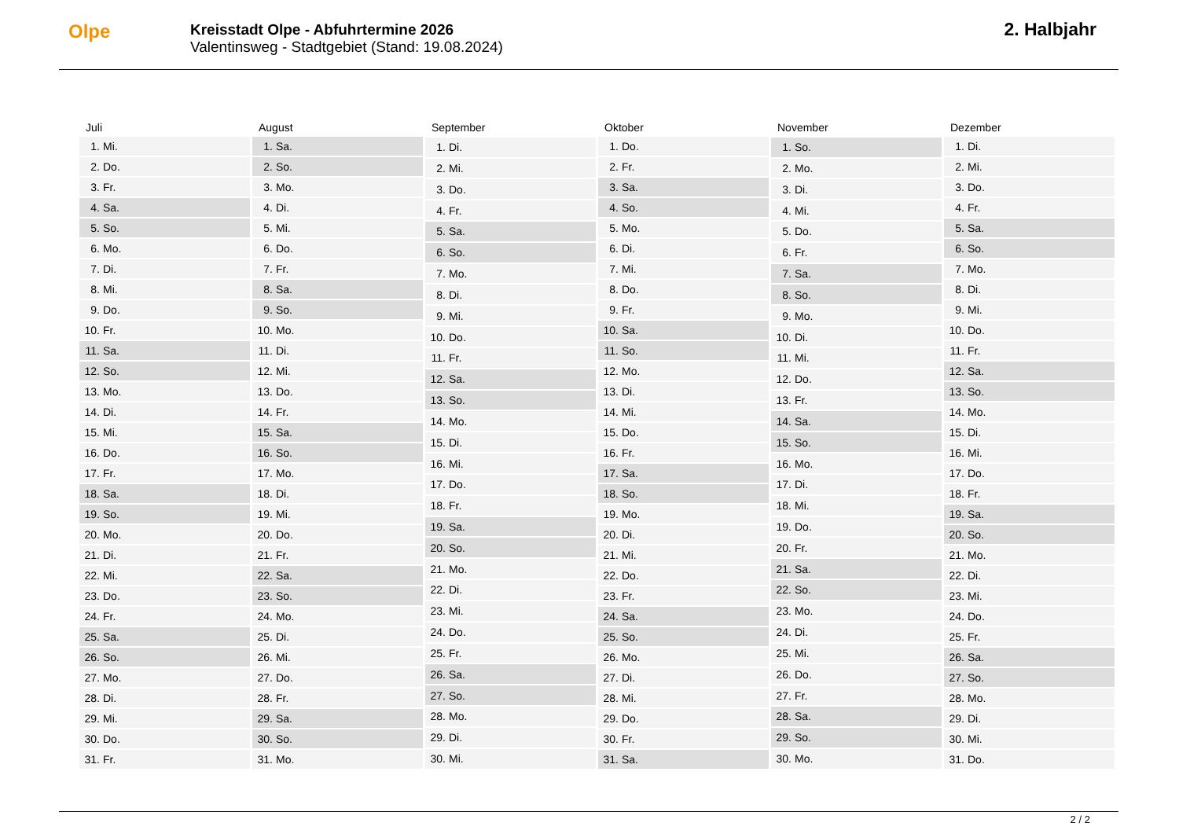Olpe
Kreisstadt Olpe - Abfuhrtermine 2026
Valentinsweg - Stadtgebiet (Stand: 19.08.2024)
2. Halbjahr
| Juli | |
| --- | --- |
| 1. | Mi. |
| 2. | Do. |
| 3. | Fr. |
| 4. | Sa. |
| 5. | So. |
| 6. | Mo. |
| 7. | Di. |
| 8. | Mi. |
| 9. | Do. |
| 10. | Fr. |
| 11. | Sa. |
| 12. | So. |
| 13. | Mo. |
| 14. | Di. |
| 15. | Mi. |
| 16. | Do. |
| 17. | Fr. |
| 18. | Sa. |
| 19. | So. |
| 20. | Mo. |
| 21. | Di. |
| 22. | Mi. |
| 23. | Do. |
| 24. | Fr. |
| 25. | Sa. |
| 26. | So. |
| 27. | Mo. |
| 28. | Di. |
| 29. | Mi. |
| 30. | Do. |
| 31. | Fr. |
| August | |
| --- | --- |
| 1. | Sa. |
| 2. | So. |
| 3. | Mo. |
| 4. | Di. |
| 5. | Mi. |
| 6. | Do. |
| 7. | Fr. |
| 8. | Sa. |
| 9. | So. |
| 10. | Mo. |
| 11. | Di. |
| 12. | Mi. |
| 13. | Do. |
| 14. | Fr. |
| 15. | Sa. |
| 16. | So. |
| 17. | Mo. |
| 18. | Di. |
| 19. | Mi. |
| 20. | Do. |
| 21. | Fr. |
| 22. | Sa. |
| 23. | So. |
| 24. | Mo. |
| 25. | Di. |
| 26. | Mi. |
| 27. | Do. |
| 28. | Fr. |
| 29. | Sa. |
| 30. | So. |
| 31. | Mo. |
| September | |
| --- | --- |
| 1. | Di. |
| 2. | Mi. |
| 3. | Do. |
| 4. | Fr. |
| 5. | Sa. |
| 6. | So. |
| 7. | Mo. |
| 8. | Di. |
| 9. | Mi. |
| 10. | Do. |
| 11. | Fr. |
| 12. | Sa. |
| 13. | So. |
| 14. | Mo. |
| 15. | Di. |
| 16. | Mi. |
| 17. | Do. |
| 18. | Fr. |
| 19. | Sa. |
| 20. | So. |
| 21. | Mo. |
| 22. | Di. |
| 23. | Mi. |
| 24. | Do. |
| 25. | Fr. |
| 26. | Sa. |
| 27. | So. |
| 28. | Mo. |
| 29. | Di. |
| 30. | Mi. |
| Oktober | |
| --- | --- |
| 1. | Do. |
| 2. | Fr. |
| 3. | Sa. |
| 4. | So. |
| 5. | Mo. |
| 6. | Di. |
| 7. | Mi. |
| 8. | Do. |
| 9. | Fr. |
| 10. | Sa. |
| 11. | So. |
| 12. | Mo. |
| 13. | Di. |
| 14. | Mi. |
| 15. | Do. |
| 16. | Fr. |
| 17. | Sa. |
| 18. | So. |
| 19. | Mo. |
| 20. | Di. |
| 21. | Mi. |
| 22. | Do. |
| 23. | Fr. |
| 24. | Sa. |
| 25. | So. |
| 26. | Mo. |
| 27. | Di. |
| 28. | Mi. |
| 29. | Do. |
| 30. | Fr. |
| 31. | Sa. |
| November | |
| --- | --- |
| 1. | So. |
| 2. | Mo. |
| 3. | Di. |
| 4. | Mi. |
| 5. | Do. |
| 6. | Fr. |
| 7. | Sa. |
| 8. | So. |
| 9. | Mo. |
| 10. | Di. |
| 11. | Mi. |
| 12. | Do. |
| 13. | Fr. |
| 14. | Sa. |
| 15. | So. |
| 16. | Mo. |
| 17. | Di. |
| 18. | Mi. |
| 19. | Do. |
| 20. | Fr. |
| 21. | Sa. |
| 22. | So. |
| 23. | Mo. |
| 24. | Di. |
| 25. | Mi. |
| 26. | Do. |
| 27. | Fr. |
| 28. | Sa. |
| 29. | So. |
| 30. | Mo. |
| Dezember | |
| --- | --- |
| 1. | Di. |
| 2. | Mi. |
| 3. | Do. |
| 4. | Fr. |
| 5. | Sa. |
| 6. | So. |
| 7. | Mo. |
| 8. | Di. |
| 9. | Mi. |
| 10. | Do. |
| 11. | Fr. |
| 12. | Sa. |
| 13. | So. |
| 14. | Mo. |
| 15. | Di. |
| 16. | Mi. |
| 17. | Do. |
| 18. | Fr. |
| 19. | Sa. |
| 20. | So. |
| 21. | Mo. |
| 22. | Di. |
| 23. | Mi. |
| 24. | Do. |
| 25. | Fr. |
| 26. | Sa. |
| 27. | So. |
| 28. | Mo. |
| 29. | Di. |
| 30. | Mi. |
| 31. | Do. |
2 / 2